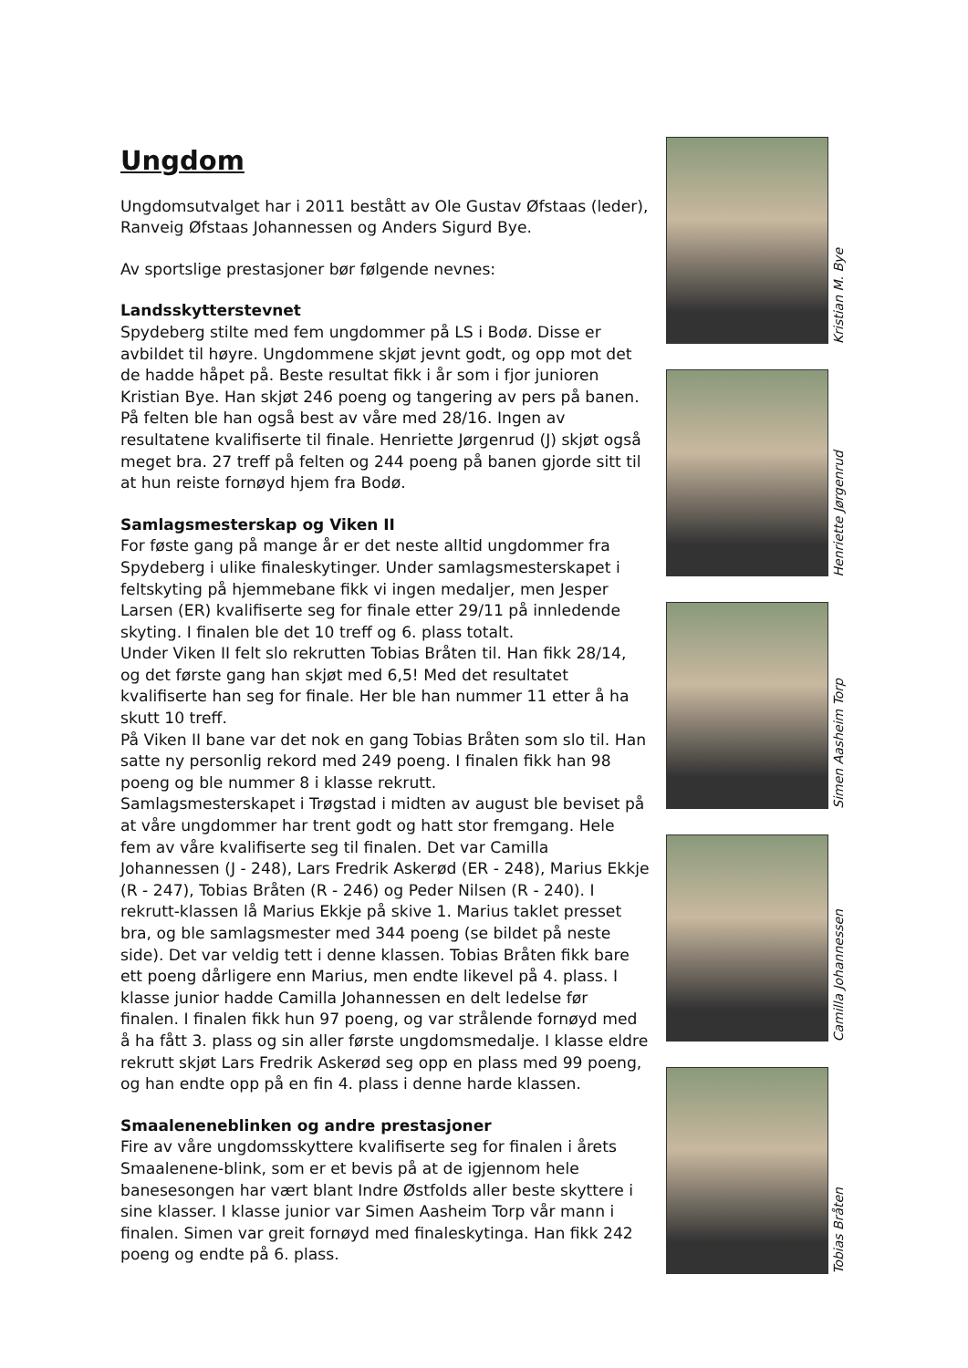Ungdom
Ungdomsutvalget har i 2011 bestått av Ole Gustav Øfstaas (leder), Ranveig Øfstaas Johannessen og Anders Sigurd Bye.
Av sportslige prestasjoner bør følgende nevnes:
Landsskytterstevnet
Spydeberg stilte med fem ungdommer på LS i Bodø. Disse er avbildet til høyre. Ungdommene skjøt jevnt godt, og opp mot det de hadde håpet på. Beste resultat fikk i år som i fjor junioren Kristian Bye. Han skjøt 246 poeng og tangering av pers på banen. På felten ble han også best av våre med 28/16. Ingen av resultatene kvalifiserte til finale. Henriette Jørgenrud (J) skjøt også meget bra. 27 treff på felten og 244 poeng på banen gjorde sitt til at hun reiste fornøyd hjem fra Bodø.
Samlagsmesterskap og Viken II
For føste gang på mange år er det neste alltid ungdommer fra Spydeberg i ulike finaleskytinger. Under samlagsmesterskapet i feltskyting på hjemmebane fikk vi ingen medaljer, men Jesper Larsen (ER) kvalifiserte seg for finale etter 29/11 på innledende skyting. I finalen ble det 10 treff og 6. plass totalt.
Under Viken II felt slo rekrutten Tobias Bråten til. Han fikk 28/14, og det første gang han skjøt med 6,5! Med det resultatet kvalifiserte han seg for finale. Her ble han nummer 11 etter å ha skutt 10 treff.
På Viken II bane var det nok en gang Tobias Bråten som slo til. Han satte ny personlig rekord med 249 poeng. I finalen fikk han 98 poeng og ble nummer 8 i klasse rekrutt.
Samlagsmesterskapet i Trøgstad i midten av august ble beviset på at våre ungdommer har trent godt og hatt stor fremgang. Hele fem av våre kvalifiserte seg til finalen. Det var Camilla Johannessen (J - 248), Lars Fredrik Askerød (ER - 248), Marius Ekkje (R - 247), Tobias Bråten (R - 246) og Peder Nilsen (R - 240). I rekrutt-klassen lå Marius Ekkje på skive 1. Marius taklet presset bra, og ble samlagsmester med 344 poeng (se bildet på neste side). Det var veldig tett i denne klassen. Tobias Bråten fikk bare ett poeng dårligere enn Marius, men endte likevel på 4. plass. I klasse junior hadde Camilla Johannessen en delt ledelse før finalen. I finalen fikk hun 97 poeng, og var strålende fornøyd med å ha fått 3. plass og sin aller første ungdomsmedalje. I klasse eldre rekrutt skjøt Lars Fredrik Askerød seg opp en plass med 99 poeng, og han endte opp på en fin 4. plass i denne harde klassen.
Smaaleneneblinken og andre prestasjoner
Fire av våre ungdomsskyttere kvalifiserte seg for finalen i årets Smaalenene-blink, som er et bevis på at de igjennom hele banesesongen har vært blant Indre Østfolds aller beste skyttere i sine klasser. I klasse junior var Simen Aasheim Torp vår mann i finalen. Simen var greit fornøyd med finaleskytinga. Han fikk 242 poeng og endte på 6. plass.
Kristian M. Bye
Henriette Jørgenrud
Simen Aasheim Torp
Camilla Johannessen
Tobias Bråten